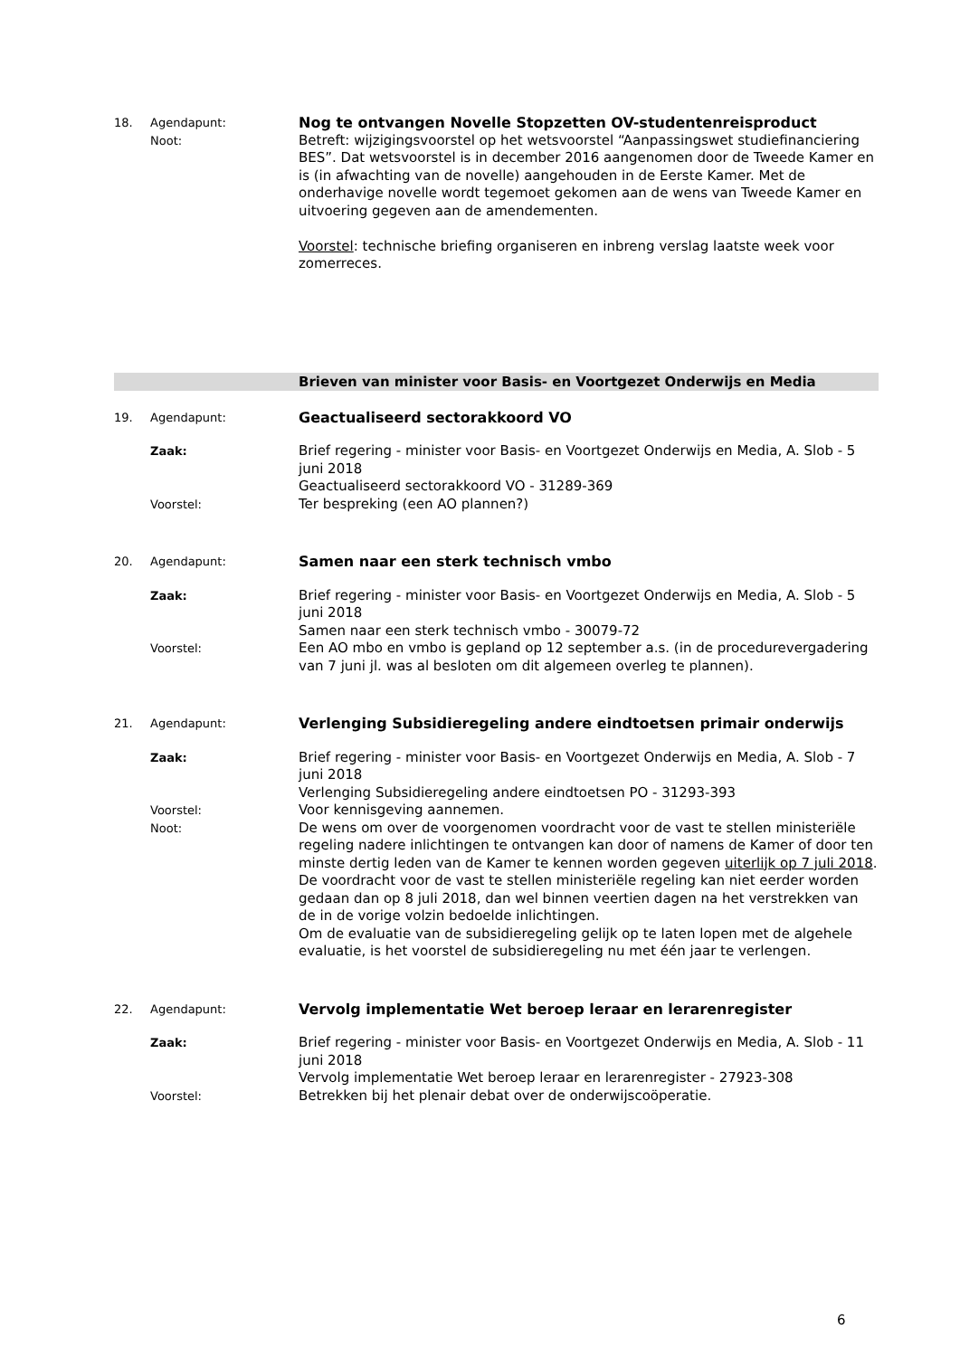18. Agendapunt:
Nog te ontvangen Novelle Stopzetten OV-studentenreisproduct
Noot:
Betreft: wijzigingsvoorstel op het wetsvoorstel “Aanpassingswet studiefinanciering BES”. Dat wetsvoorstel is in december 2016 aangenomen door de Tweede Kamer en is (in afwachting van de novelle) aangehouden in de Eerste Kamer. Met de onderhavige novelle wordt tegemoet gekomen aan de wens van Tweede Kamer en uitvoering gegeven aan de amendementen.
Voorstel: technische briefing organiseren en inbreng verslag laatste week voor zomerreces.
Brieven van minister voor Basis- en Voortgezet Onderwijs en Media
19. Agendapunt:
Geactualiseerd sectorakkoord VO
Zaak:
Brief regering - minister voor Basis- en Voortgezet Onderwijs en Media, A. Slob - 5 juni 2018
Geactualiseerd sectorakkoord VO - 31289-369
Voorstel:
Ter bespreking (een AO plannen?)
20. Agendapunt:
Samen naar een sterk technisch vmbo
Zaak:
Brief regering - minister voor Basis- en Voortgezet Onderwijs en Media, A. Slob - 5 juni 2018
Samen naar een sterk technisch vmbo - 30079-72
Voorstel:
Een AO mbo en vmbo is gepland op 12 september a.s. (in de procedurevergadering van 7 juni jl. was al besloten om dit algemeen overleg te plannen).
21. Agendapunt:
Verlenging Subsidieregeling andere eindtoetsen primair onderwijs
Zaak:
Brief regering - minister voor Basis- en Voortgezet Onderwijs en Media, A. Slob - 7 juni 2018
Verlenging Subsidieregeling andere eindtoetsen PO - 31293-393
Voorstel:
Voor kennisgeving aannemen.
Noot:
De wens om over de voorgenomen voordracht voor de vast te stellen ministeriële regeling nadere inlichtingen te ontvangen kan door of namens de Kamer of door ten minste dertig leden van de Kamer te kennen worden gegeven uiterlijk op 7 juli 2018. De voordracht voor de vast te stellen ministeriële regeling kan niet eerder worden gedaan dan op 8 juli 2018, dan wel binnen veertien dagen na het verstrekken van de in de vorige volzin bedoelde inlichtingen.
Om de evaluatie van de subsidieregeling gelijk op te laten lopen met de algehele evaluatie, is het voorstel de subsidieregeling nu met één jaar te verlengen.
22. Agendapunt:
Vervolg implementatie Wet beroep leraar en lerarenregister
Zaak:
Brief regering - minister voor Basis- en Voortgezet Onderwijs en Media, A. Slob - 11 juni 2018
Vervolg implementatie Wet beroep leraar en lerarenregister - 27923-308
Voorstel:
Betrekken bij het plenair debat over de onderwijscoöperatie.
6